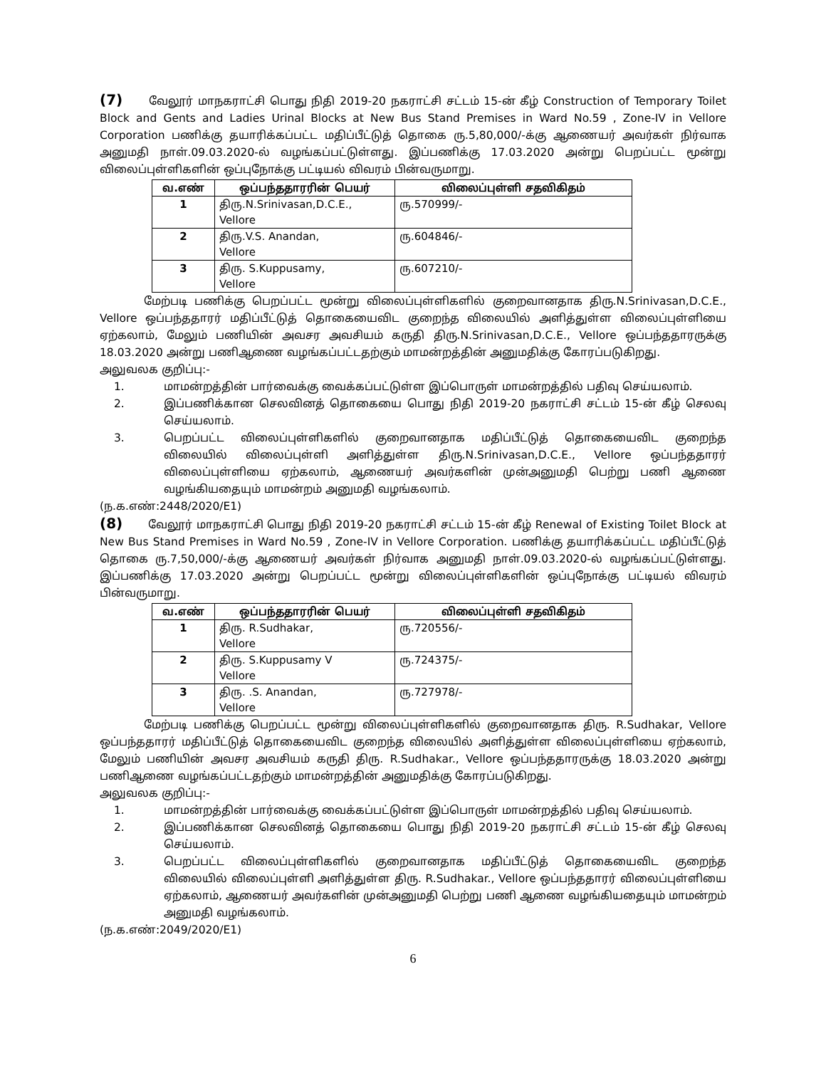(7) வேலூர் மாநகராட்சி பொது நிதி 2019-20 நகராட்சி சட்டம் 15-ன் கீழ் Construction of Temporary Toilet Block and Gents and Ladies Urinal Blocks at New Bus Stand Premises in Ward No.59 , Zone-IV in Vellore Corporation பணிக்கு தயாரிக்கப்பட்ட மதிப்பீட்டுத் தொகை ரு.5,80,000/-க்கு ஆணையர் அவர்கள் நிர்வாக அனுமதி நாள்.09.03.2020-ல் வழங்கப்பட்டுள்ளது. இப்பணிக்கு 17.03.2020 அன்று பெறப்பட்ட மூன்று விலைப்புள்ளிகளின் ஒப்புநோக்கு பட்டியல் விவரம் பின்வருமாறு.
| வ.எண் | ஒப்பந்ததாரரின் பெயர் | விலைப்புள்ளி சதவிகிதம் |
| --- | --- | --- |
| 1 | திரு.N.Srinivasan,D.C.E., Vellore | ரு.570999/- |
| 2 | திரு.V.S. Anandan, Vellore | ரு.604846/- |
| 3 | திரு. S.Kuppusamy, Vellore | ரு.607210/- |
மேற்படி பணிக்கு பெறப்பட்ட மூன்று விலைப்புள்ளிகளில் குறைவானதாக திரு.N.Srinivasan,D.C.E., Vellore ஒப்பந்ததாரர் மதிப்பீட்டுத் தொகையைவிட குறைந்த விலையில் அளித்துள்ள விலைப்புள்ளியை ஏற்கலாம், மேலும் பணியின் அவசர அவசியம் கருதி திரு.N.Srinivasan,D.C.E., Vellore ஒப்பந்ததாரருக்கு 18.03.2020 அன்று பணிஆணை வழங்கப்பட்டதற்கும் மாமன்றத்தின் அனுமதிக்கு கோரப்படுகிறது.
அலுவலக குறிப்பு:-
1. மாமன்றத்தின் பார்வைக்கு வைக்கப்பட்டுள்ள இப்பொருள் மாமன்றத்தில் பதிவு செய்யலாம்.
2. இப்பணிக்கான செலவினத் தொகையை பொது நிதி 2019-20 நகராட்சி சட்டம் 15-ன் கீழ் செலவு செய்யலாம்.
3. பெறப்பட்ட விலைப்புள்ளிகளில் குறைவானதாக மதிப்பீட்டுத் தொகையைவிட குறைந்த விலையில் விலைப்புள்ளி அளித்துள்ள திரு.N.Srinivasan,D.C.E., Vellore ஒப்பந்ததாரர் விலைப்புள்ளியை ஏற்கலாம், ஆணையர் அவர்களின் முன்அனுமதி பெற்று பணி ஆணை வழங்கியதையும் மாமன்றம் அனுமதி வழங்கலாம்.
(ந.க.எண்:2448/2020/E1)
(8) வேலூர் மாநகராட்சி பொது நிதி 2019-20 நகராட்சி சட்டம் 15-ன் கீழ் Renewal of Existing Toilet Block at New Bus Stand Premises in Ward No.59 , Zone-IV in Vellore Corporation. பணிக்கு தயாரிக்கப்பட்ட மதிப்பீட்டுத் தொகை ரு.7,50,000/-க்கு ஆணையர் அவர்கள் நிர்வாக அனுமதி நாள்.09.03.2020-ல் வழங்கப்பட்டுள்ளது. இப்பணிக்கு 17.03.2020 அன்று பெறப்பட்ட மூன்று விலைப்புள்ளிகளின் ஒப்புநோக்கு பட்டியல் விவரம் பின்வருமாறு.
| வ.எண் | ஒப்பந்ததாரரின் பெயர் | விலைப்புள்ளி சதவிகிதம் |
| --- | --- | --- |
| 1 | திரு. R.Sudhakar, Vellore | ரு.720556/- |
| 2 | திரு. S.Kuppusamy V Vellore | ரு.724375/- |
| 3 | திரு. .S. Anandan, Vellore | ரு.727978/- |
மேற்படி பணிக்கு பெறப்பட்ட மூன்று விலைப்புள்ளிகளில் குறைவானதாக திரு. R.Sudhakar, Vellore ஒப்பந்ததாரர் மதிப்பீட்டுத் தொகையைவிட குறைந்த விலையில் அளித்துள்ள விலைப்புள்ளியை ஏற்கலாம், மேலும் பணியின் அவசர அவசியம் கருதி திரு. R.Sudhakar., Vellore ஒப்பந்ததாரருக்கு 18.03.2020 அன்று பணிஆணை வழங்கப்பட்டதற்கும் மாமன்றத்தின் அனுமதிக்கு கோரப்படுகிறது.
அலுவலக குறிப்பு:-
1. மாமன்றத்தின் பார்வைக்கு வைக்கப்பட்டுள்ள இப்பொருள் மாமன்றத்தில் பதிவு செய்யலாம்.
2. இப்பணிக்கான செலவினத் தொகையை பொது நிதி 2019-20 நகராட்சி சட்டம் 15-ன் கீழ் செலவு செய்யலாம்.
3. பெறப்பட்ட விலைப்புள்ளிகளில் குறைவானதாக மதிப்பீட்டுத் தொகையைவிட குறைந்த விலையில் விலைப்புள்ளி அளித்துள்ள திரு. R.Sudhakar., Vellore ஒப்பந்ததாரர் விலைப்புள்ளியை ஏற்கலாம், ஆணையர் அவர்களின் முன்அனுமதி பெற்று பணி ஆணை வழங்கியதையும் மாமன்றம் அனுமதி வழங்கலாம்.
(ந.க.எண்:2049/2020/E1)
6